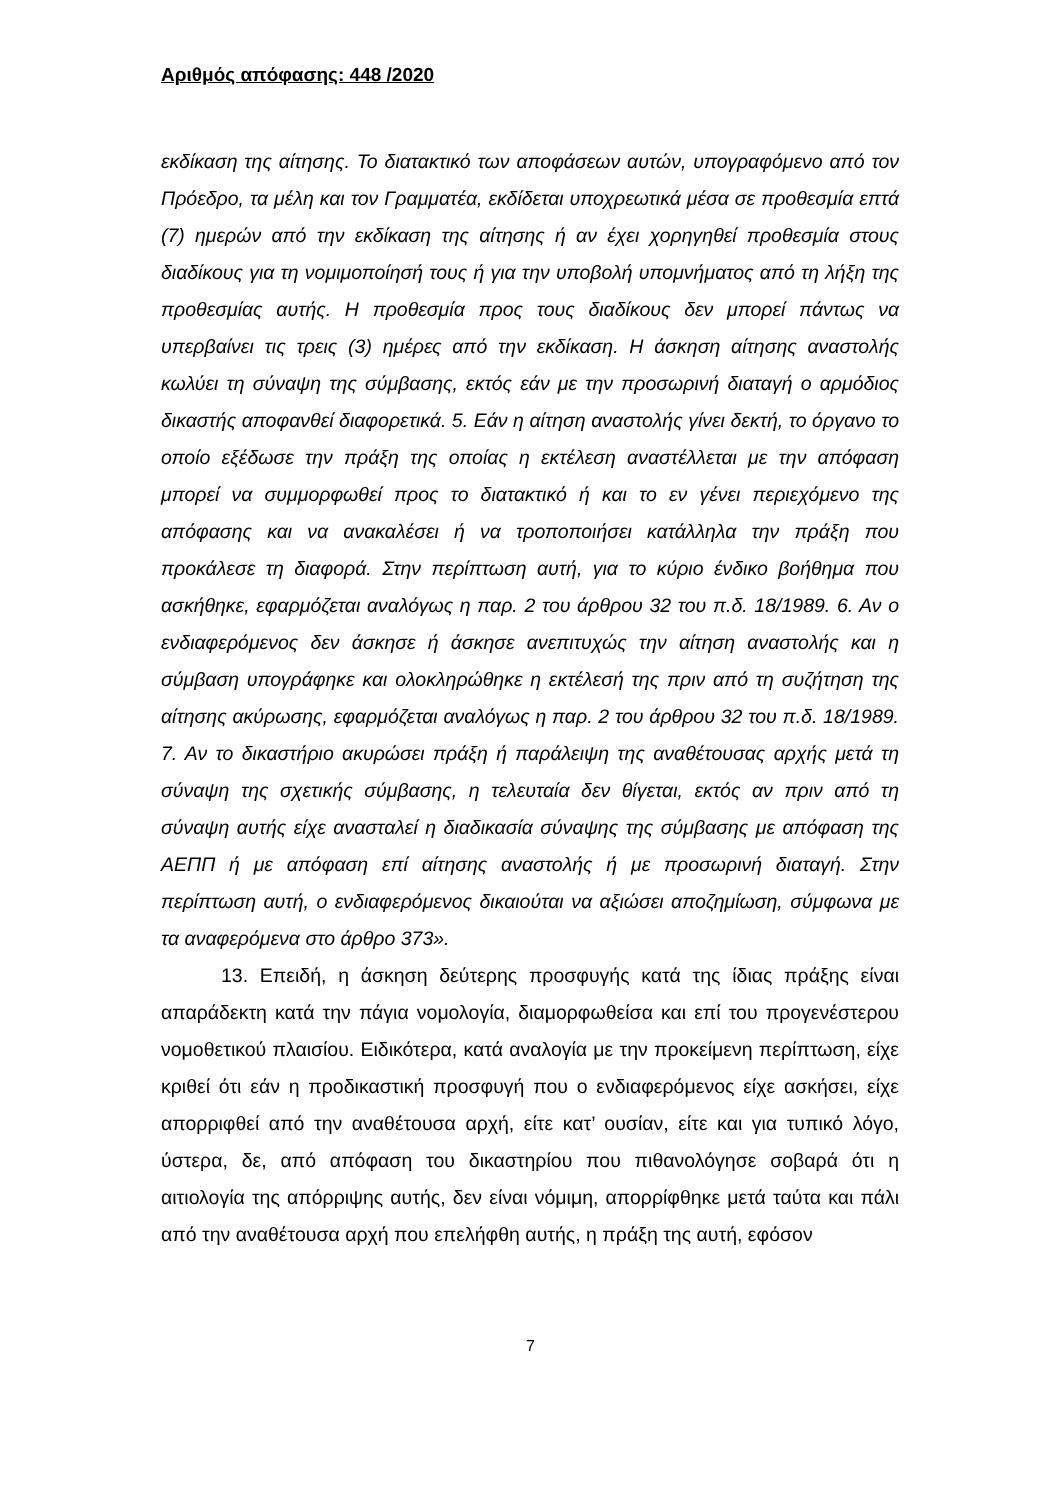Αριθμός απόφασης: 448 /2020
εκδίκαση της αίτησης. Το διατακτικό των αποφάσεων αυτών, υπογραφόμενο από τον Πρόεδρο, τα μέλη και τον Γραμματέα, εκδίδεται υποχρεωτικά μέσα σε προθεσμία επτά (7) ημερών από την εκδίκαση της αίτησης ή αν έχει χορηγηθεί προθεσμία στους διαδίκους για τη νομιμοποίησή τους ή για την υποβολή υπομνήματος από τη λήξη της προθεσμίας αυτής. Η προθεσμία προς τους διαδίκους δεν μπορεί πάντως να υπερβαίνει τις τρεις (3) ημέρες από την εκδίκαση. Η άσκηση αίτησης αναστολής κωλύει τη σύναψη της σύμβασης, εκτός εάν με την προσωρινή διαταγή ο αρμόδιος δικαστής αποφανθεί διαφορετικά. 5. Εάν η αίτηση αναστολής γίνει δεκτή, το όργανο το οποίο εξέδωσε την πράξη της οποίας η εκτέλεση αναστέλλεται με την απόφαση μπορεί να συμμορφωθεί προς το διατακτικό ή και το εν γένει περιεχόμενο της απόφασης και να ανακαλέσει ή να τροποποιήσει κατάλληλα την πράξη που προκάλεσε τη διαφορά. Στην περίπτωση αυτή, για το κύριο ένδικο βοήθημα που ασκήθηκε, εφαρμόζεται αναλόγως η παρ. 2 του άρθρου 32 του π.δ. 18/1989. 6. Αν ο ενδιαφερόμενος δεν άσκησε ή άσκησε ανεπιτυχώς την αίτηση αναστολής και η σύμβαση υπογράφηκε και ολοκληρώθηκε η εκτέλεσή της πριν από τη συζήτηση της αίτησης ακύρωσης, εφαρμόζεται αναλόγως η παρ. 2 του άρθρου 32 του π.δ. 18/1989. 7. Αν το δικαστήριο ακυρώσει πράξη ή παράλειψη της αναθέτουσας αρχής μετά τη σύναψη της σχετικής σύμβασης, η τελευταία δεν θίγεται, εκτός αν πριν από τη σύναψη αυτής είχε ανασταλεί η διαδικασία σύναψης της σύμβασης με απόφαση της ΑΕΠΠ ή με απόφαση επί αίτησης αναστολής ή με προσωρινή διαταγή. Στην περίπτωση αυτή, ο ενδιαφερόμενος δικαιούται να αξιώσει αποζημίωση, σύμφωνα με τα αναφερόμενα στο άρθρο 373».
13. Επειδή, η άσκηση δεύτερης προσφυγής κατά της ίδιας πράξης είναι απαράδεκτη κατά την πάγια νομολογία, διαμορφωθείσα και επί του προγενέστερου νομοθετικού πλαισίου. Ειδικότερα, κατά αναλογία με την προκείμενη περίπτωση, είχε κριθεί ότι εάν η προδικαστική προσφυγή που ο ενδιαφερόμενος είχε ασκήσει, είχε απορριφθεί από την αναθέτουσα αρχή, είτε κατ’ ουσίαν, είτε και για τυπικό λόγο, ύστερα, δε, από απόφαση του δικαστηρίου που πιθανολόγησε σοβαρά ότι η αιτιολογία της απόρριψης αυτής, δεν είναι νόμιμη, απορρίφθηκε μετά ταύτα και πάλι από την αναθέτουσα αρχή που επελήφθη αυτής, η πράξη της αυτή, εφόσον
7